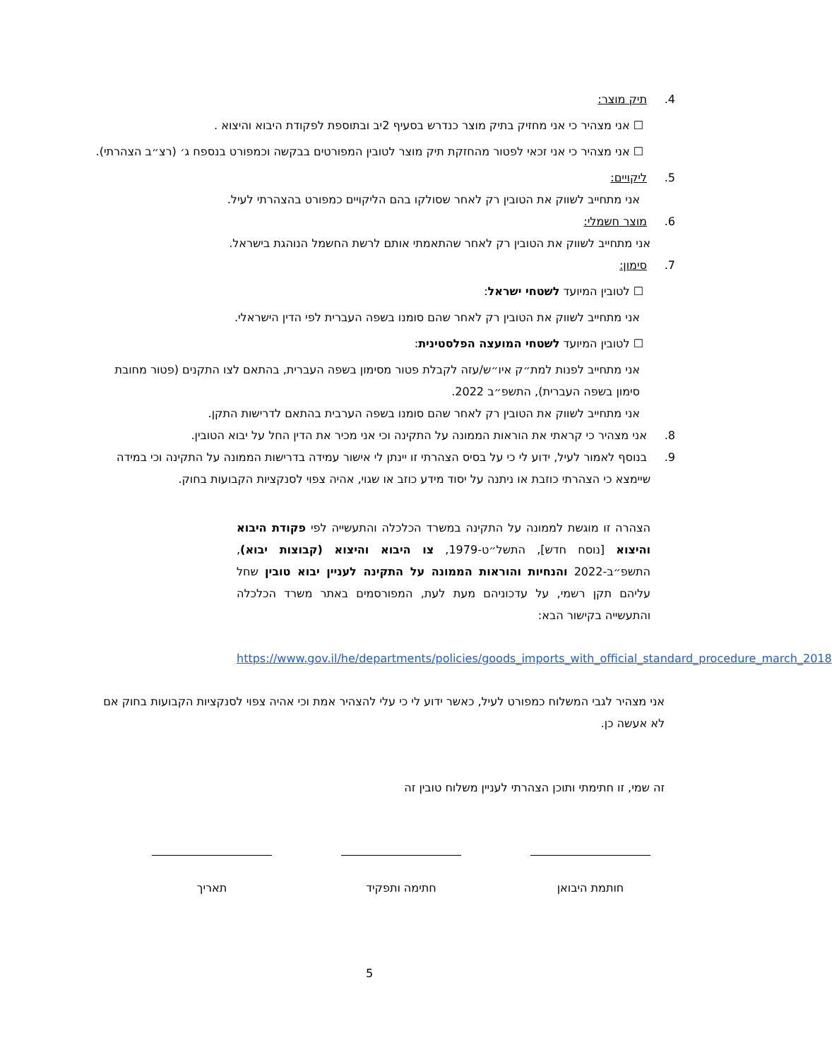4. תיק מוצר:
☐ אני מצהיר כי אני מחזיק בתיק מוצר כנדרש בסעיף 2יב ובתוספת לפקודת היבוא והיצוא .
☐ אני מצהיר כי אני זכאי לפטור מהחזקת תיק מוצר לטובין המפורטים בבקשה וכמפורט בנספח ג׳ (רצ״ב הצהרתי).
5. ליקויים:
אני מתחייב לשווק את הטובין רק לאחר שסולקו בהם הליקויים כמפורט בהצהרתי לעיל.
6. מוצר חשמלי:
אני מתחייב לשווק את הטובין רק לאחר שהתאמתי אותם לרשת החשמל הנוהגת בישראל.
7. סימון:
☐ לטובין המיועד לשטחי ישראל:
אני מתחייב לשווק את הטובין רק לאחר שהם סומנו בשפה העברית לפי הדין הישראלי.
☐ לטובין המיועד לשטחי המועצה הפלסטינית:
אני מתחייב לפנות למת״ק איו״ש/עזה לקבלת פטור מסימון בשפה העברית, בהתאם לצו התקנים (פטור מחובת סימון בשפה העברית), התשפ״ב 2022.
אני מתחייב לשווק את הטובין רק לאחר שהם סומנו בשפה הערבית בהתאם לדרישות התקן.
8. אני מצהיר כי קראתי את הוראות הממונה על התקינה וכי אני מכיר את הדין החל על יבוא הטובין.
9. בנוסף לאמור לעיל, ידוע לי כי על בסיס הצהרתי זו יינתן לי אישור עמידה בדרישות הממונה על התקינה וכי במידה שיימצא כי הצהרתי כוזבת או ניתנה על יסוד מידע כוזב או שגוי, אהיה צפוי לסנקציות הקבועות בחוק.
הצהרה זו מוגשת לממונה על התקינה במשרד הכלכלה והתעשייה לפי פקודת היבוא והיצוא [נוסח חדש], התשל״ט-1979, צו היבוא והיצוא (קבוצות יבוא), התשפ״ב-2022 והנחיות והוראות הממונה על התקינה לעניין יבוא טובין שחל עליהם תקן רשמי, על עדכוניהם מעת לעת, המפורסמים באתר משרד הכלכלה והתעשייה בקישור הבא:
https://www.gov.il/he/departments/policies/goods_imports_with_official_standard_procedure_march_2018
אני מצהיר לגבי המשלוח כמפורט לעיל, כאשר ידוע לי כי עלי להצהיר אמת וכי אהיה צפוי לסנקציות הקבועות בחוק אם לא אעשה כן.
זה שמי, זו חתימתי ותוכן הצהרתי לעניין משלוח טובין זה
חותמת היבואן חתימה ותפקיד תאריך
5